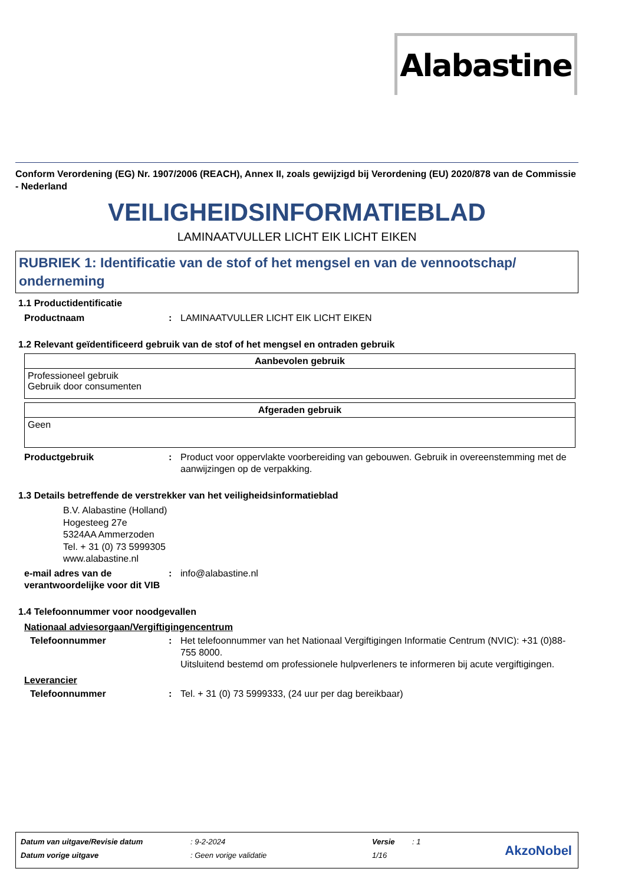Alabastine
Conform Verordening (EG) Nr. 1907/2006 (REACH), Annex II, zoals gewijzigd bij Verordening (EU) 2020/878 van de Commissie - Nederland
VEILIGHEIDSINFORMATIEBLAD
LAMINAATVULLER LICHT EIK LICHT EIKEN
RUBRIEK 1: Identificatie van de stof of het mengsel en van de vennootschap/ onderneming
1.1 Productidentificatie
Productnaam : LAMINAATVULLER LICHT EIK LICHT EIKEN
1.2 Relevant geïdentificeerd gebruik van de stof of het mengsel en ontraden gebruik
| Aanbevolen gebruik |
| --- |
| Professioneel gebruik Gebruik door consumenten |
| Afgeraden gebruik |
| --- |
| Geen |
Productgebruik : Product voor oppervlakte voorbereiding van gebouwen. Gebruik in overeenstemming met de aanwijzingen op de verpakking.
1.3 Details betreffende de verstrekker van het veiligheidsinformatieblad
B.V. Alabastine (Holland)
Hogesteeg 27e
5324AA Ammerzoden
Tel. + 31 (0) 73 5999305
www.alabastine.nl
e-mail adres van de verantwoordelijke voor dit VIB
: info@alabastine.nl
1.4 Telefoonnummer voor noodgevallen
Nationaal adviesorgaan/Vergiftigingencentrum
Telefoonnummer : Het telefoonnummer van het Nationaal Vergiftigingen Informatie Centrum (NVIC): +31 (0)88-755 8000.
Uitsluitend bestemd om professionele hulpverleners te informeren bij acute vergiftigingen.
Leverancier
Telefoonnummer : Tel. + 31 (0) 73 5999333, (24 uur per dag bereikbaar)
| Datum van uitgave/Revisie datum | : 9-2-2024 | Versie | : 1 |
| Datum vorige uitgave | : Geen vorige validatie | 1/16 | |
AkzoNobel